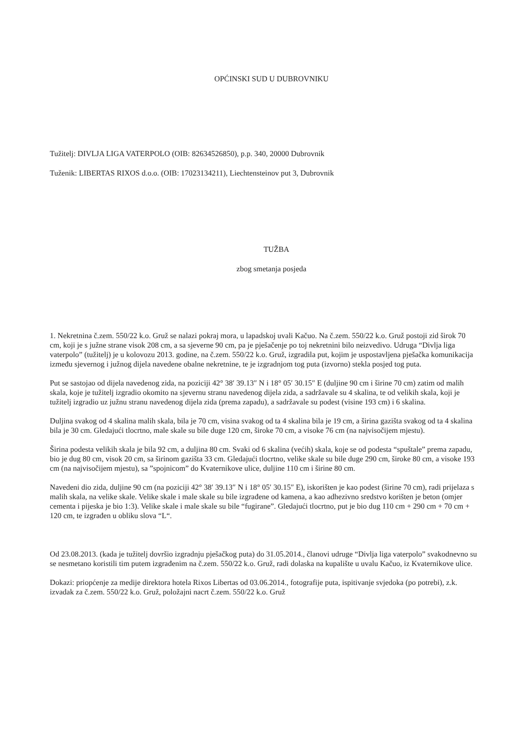OPĆINSKI SUD U DUBROVNIKU
Tužitelj: DIVLJA LIGA VATERPOLO (OIB: 82634526850), p.p. 340, 20000 Dubrovnik
Tuženik: LIBERTAS RIXOS d.o.o. (OIB: 17023134211), Liechtensteinov put 3, Dubrovnik
TUŽBA
zbog smetanja posjeda
1. Nekretnina č.zem. 550/22 k.o. Gruž se nalazi pokraj mora, u lapadskoj uvali Kačuo. Na č.zem. 550/22 k.o. Gruž postoji zid širok 70 cm, koji je s južne strane visok 208 cm, a sa sjeverne 90 cm, pa je pješačenje po toj nekretnini bilo neizvedivo. Udruga “Divlja liga vaterpolo” (tužitelj) je u kolovozu 2013. godine, na č.zem. 550/22 k.o. Gruž, izgradila put, kojim je uspostavljena pješačka komunikacija između sjevernog i južnog dijela navedene obalne nekretnine, te je izgradnjom tog puta (izvorno) stekla posjed tog puta.
Put se sastojao od dijela navedenog zida, na poziciji 42° 38′ 39.13″ N i 18° 05′ 30.15″ E (duljine 90 cm i širine 70 cm) zatim od malih skala, koje je tužitelj izgradio okomito na sjevernu stranu navedenog dijela zida, a sadržavale su 4 skalina, te od velikih skala, koji je tužitelj izgradio uz južnu stranu navedenog dijela zida (prema zapadu), a sadržavale su podest (visine 193 cm) i 6 skalina.
Duljina svakog od 4 skalina malih skala, bila je 70 cm, visina svakog od ta 4 skalina bila je 19 cm, a širina gazišta svakog od ta 4 skalina bila je 30 cm. Gledajući tlocrtno, male skale su bile duge 120 cm, široke 70 cm, a visoke 76 cm (na najvisočijem mjestu).
Širina podesta velikih skala je bila 92 cm, a duljina 80 cm. Svaki od 6 skalina (većih) skala, koje se od podesta “spuštale” prema zapadu, bio je dug 80 cm, visok 20 cm, sa širinom gazišta 33 cm. Gledajući tlocrtno, velike skale su bile duge 290 cm, široke 80 cm, a visoke 193 cm (na najvisočijem mjestu), sa ”spojnicom” do Kvaternikove ulice, duljine 110 cm i širine 80 cm.
Navedeni dio zida, duljine 90 cm (na poziciji 42° 38′ 39.13″ N i 18° 05′ 30.15″ E), iskorišten je kao podest (širine 70 cm), radi prijelaza s malih skala, na velike skale. Velike skale i male skale su bile izgrađene od kamena, a kao adhezivno sredstvo korišten je beton (omjer cementa i pijeska je bio 1:3). Velike skale i male skale su bile “fugirane”. Gledajući tlocrtno, put je bio dug 110 cm + 290 cm + 70 cm + 120 cm, te izgrađen u obliku slova “L“.
Od 23.08.2013. (kada je tužitelj dovršio izgradnju pješačkog puta) do 31.05.2014., članovi udruge “Divlja liga vaterpolo” svakodnevno su se nesmetano koristili tim putem izgrađenim na č.zem. 550/22 k.o. Gruž, radi dolaska na kupalište u uvalu Kačuo, iz Kvaternikove ulice.
Dokazi: priopćenje za medije direktora hotela Rixos Libertas od 03.06.2014., fotografije puta, ispitivanje svjedoka (po potrebi), z.k. izvadak za č.zem. 550/22 k.o. Gruž, položajni nacrt č.zem. 550/22 k.o. Gruž